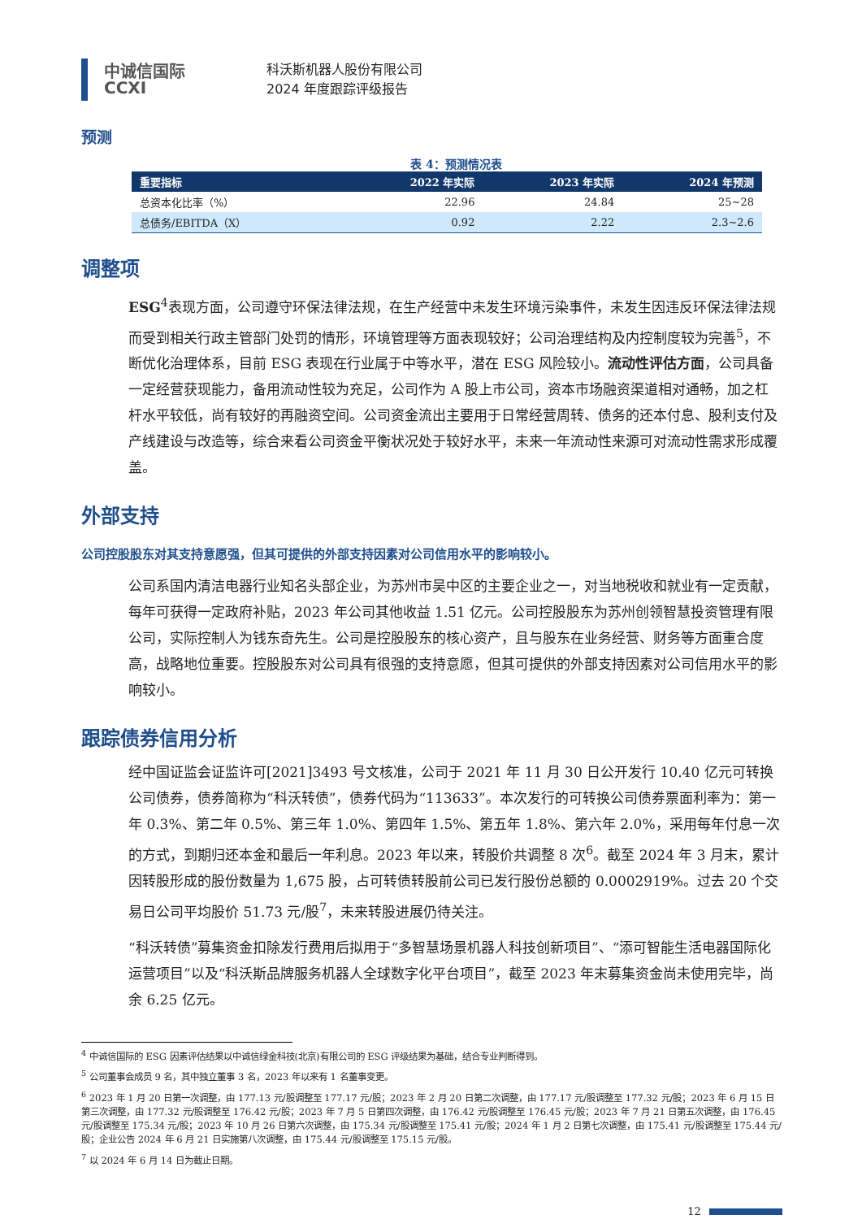中诚信国际
CCXI
科沃斯机器人股份有限公司
2024 年度跟踪评级报告
预测
表 4：预测情况表
| 重要指标 | 2022 年实际 | 2023 年实际 | 2024 年预测 |
| --- | --- | --- | --- |
| 总资本化比率（%） | 22.96 | 24.84 | 25~28 |
| 总债务/EBITDA（X） | 0.92 | 2.22 | 2.3~2.6 |
调整项
ESG<sup>4</sup>表现方面，公司遵守环保法律法规，在生产经营中未发生环境污染事件，未发生因违反环保法律法规而受到相关行政主管部门处罚的情形，环境管理等方面表现较好；公司治理结构及内控制度较为完善<sup>5</sup>，不断优化治理体系，目前 ESG 表现在行业属于中等水平，潜在 ESG 风险较小。流动性评估方面，公司具备一定经营获现能力，备用流动性较为充足，公司作为 A 股上市公司，资本市场融资渠道相对通畅，加之杠杆水平较低，尚有较好的再融资空间。公司资金流出主要用于日常经营周转、债务的还本付息、股利支付及产线建设与改造等，综合来看公司资金平衡状况处于较好水平，未来一年流动性来源可对流动性需求形成覆盖。
外部支持
公司控股股东对其支持意愿强，但其可提供的外部支持因素对公司信用水平的影响较小。
公司系国内清洁电器行业知名头部企业，为苏州市吴中区的主要企业之一，对当地税收和就业有一定贡献，每年可获得一定政府补贴，2023 年公司其他收益 1.51 亿元。公司控股股东为苏州创领智慧投资管理有限公司，实际控制人为钱东奇先生。公司是控股股东的核心资产，且与股东在业务经营、财务等方面重合度高，战略地位重要。控股股东对公司具有很强的支持意愿，但其可提供的外部支持因素对公司信用水平的影响较小。
跟踪债券信用分析
经中国证监会证监许可[2021]3493 号文核准，公司于 2021 年 11 月 30 日公开发行 10.40 亿元可转换公司债券，债券简称为“科沃转债”，债券代码为“113633”。本次发行的可转换公司债券票面利率为：第一年 0.3%、第二年 0.5%、第三年 1.0%、第四年 1.5%、第五年 1.8%、第六年 2.0%，采用每年付息一次的方式，到期归还本金和最后一年利息。2023 年以来，转股价共调整 8 次<sup>6</sup>。截至 2024 年 3 月末，累计因转股形成的股份数量为 1,675 股，占可转债转股前公司已发行股份总额的 0.0002919%。过去 20 个交易日公司平均股价 51.73 元/股<sup>7</sup>，未来转股进展仍待关注。
“科沃转债”募集资金扣除发行费用后拟用于“多智慧场景机器人科技创新项目”、“添可智能生活电器国际化运营项目”以及“科沃斯品牌服务机器人全球数字化平台项目”，截至 2023 年末募集资金尚未使用完毕，尚余 6.25 亿元。
<sup>4</sup> 中诚信国际的 ESG 因素评估结果以中诚信绿金科技(北京)有限公司的 ESG 评级结果为基础，结合专业判断得到。
<sup>5</sup> 公司董事会成员 9 名，其中独立董事 3 名，2023 年以来有 1 名董事变更。
<sup>6</sup> 2023 年 1 月 20 日第一次调整，由 177.13 元/股调整至 177.17 元/股；2023 年 2 月 20 日第二次调整，由 177.17 元/股调整至 177.32 元/股；2023 年 6 月 15 日第三次调整，由 177.32 元/股调整至 176.42 元/股；2023 年 7 月 5 日第四次调整，由 176.42 元/股调整至 176.45 元/股；2023 年 7 月 21 日第五次调整，由 176.45 元/股调整至 175.34 元/股；2023 年 10 月 26 日第六次调整，由 175.34 元/股调整至 175.41 元/股；2024 年 1 月 2 日第七次调整，由 175.41 元/股调整至 175.44 元/股；企业公告 2024 年 6 月 21 日实施第八次调整，由 175.44 元/股调整至 175.15 元/股。
<sup>7</sup> 以 2024 年 6 月 14 日为截止日期。
12